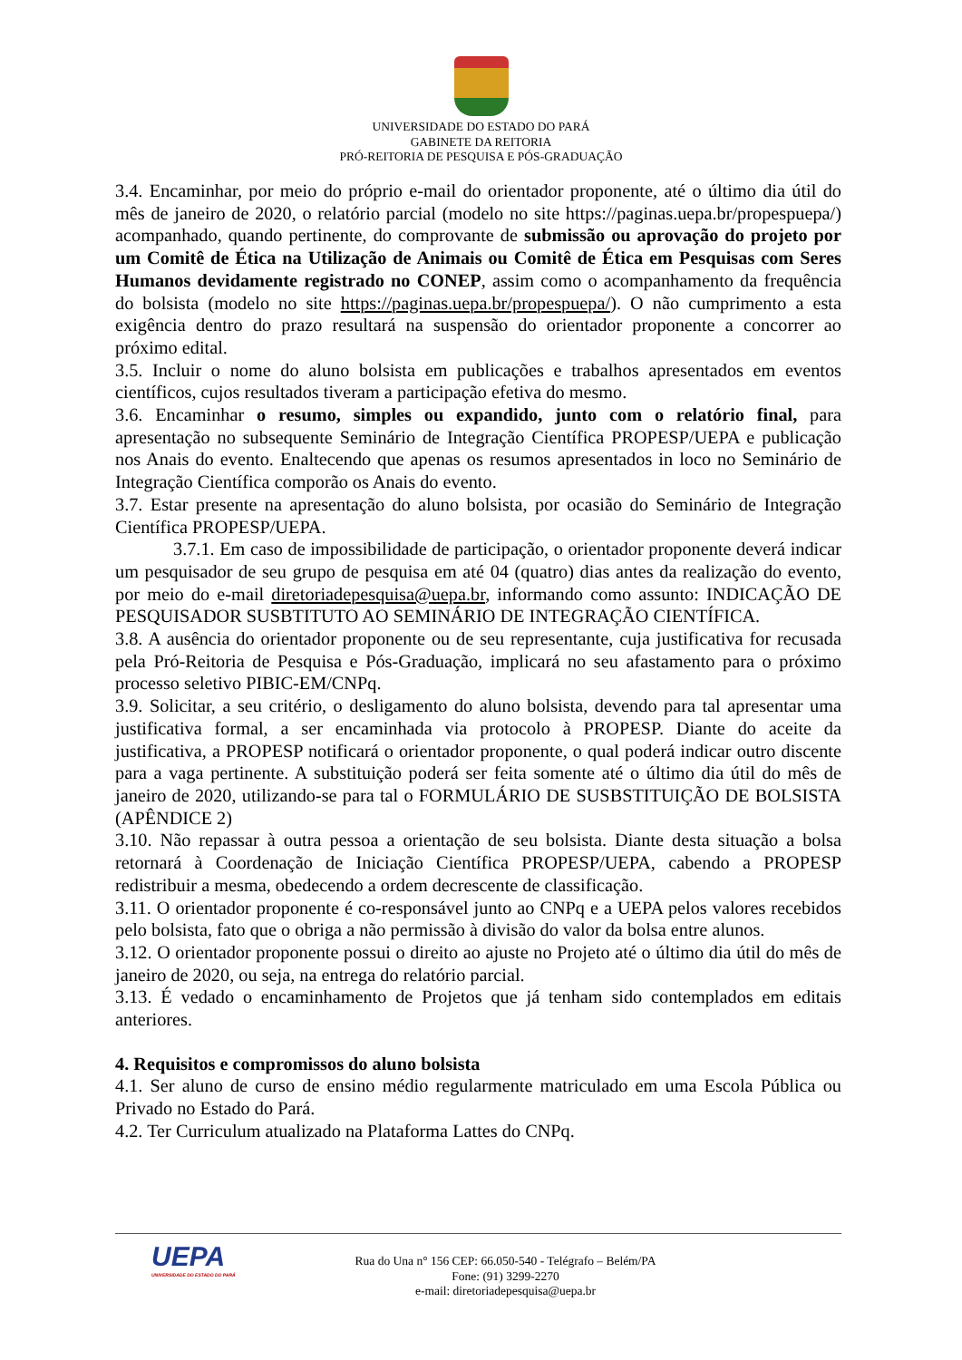UNIVERSIDADE DO ESTADO DO PARÁ
GABINETE DA REITORIA
PRÓ-REITORIA DE PESQUISA E PÓS-GRADUAÇÃO
3.4. Encaminhar, por meio do próprio e-mail do orientador proponente, até o último dia útil do mês de janeiro de 2020, o relatório parcial (modelo no site https://paginas.uepa.br/propespuepa/) acompanhado, quando pertinente, do comprovante de submissão ou aprovação do projeto por um Comitê de Ética na Utilização de Animais ou Comitê de Ética em Pesquisas com Seres Humanos devidamente registrado no CONEP, assim como o acompanhamento da frequência do bolsista (modelo no site https://paginas.uepa.br/propespuepa/). O não cumprimento a esta exigência dentro do prazo resultará na suspensão do orientador proponente a concorrer ao próximo edital.
3.5. Incluir o nome do aluno bolsista em publicações e trabalhos apresentados em eventos científicos, cujos resultados tiveram a participação efetiva do mesmo.
3.6. Encaminhar o resumo, simples ou expandido, junto com o relatório final, para apresentação no subsequente Seminário de Integração Científica PROPESP/UEPA e publicação nos Anais do evento. Enaltecendo que apenas os resumos apresentados in loco no Seminário de Integração Científica comporão os Anais do evento.
3.7. Estar presente na apresentação do aluno bolsista, por ocasião do Seminário de Integração Científica PROPESP/UEPA.
3.7.1. Em caso de impossibilidade de participação, o orientador proponente deverá indicar um pesquisador de seu grupo de pesquisa em até 04 (quatro) dias antes da realização do evento, por meio do e-mail diretoriadepesquisa@uepa.br, informando como assunto: INDICAÇÃO DE PESQUISADOR SUSBTITUTO AO SEMINÁRIO DE INTEGRAÇÃO CIENTÍFICA.
3.8. A ausência do orientador proponente ou de seu representante, cuja justificativa for recusada pela Pró-Reitoria de Pesquisa e Pós-Graduação, implicará no seu afastamento para o próximo processo seletivo PIBIC-EM/CNPq.
3.9. Solicitar, a seu critério, o desligamento do aluno bolsista, devendo para tal apresentar uma justificativa formal, a ser encaminhada via protocolo à PROPESP. Diante do aceite da justificativa, a PROPESP notificará o orientador proponente, o qual poderá indicar outro discente para a vaga pertinente. A substituição poderá ser feita somente até o último dia útil do mês de janeiro de 2020, utilizando-se para tal o FORMULÁRIO DE SUSBSTITUIÇÃO DE BOLSISTA (APÊNDICE 2)
3.10. Não repassar à outra pessoa a orientação de seu bolsista. Diante desta situação a bolsa retornará à Coordenação de Iniciação Científica PROPESP/UEPA, cabendo a PROPESP redistribuir a mesma, obedecendo a ordem decrescente de classificação.
3.11. O orientador proponente é co-responsável junto ao CNPq e a UEPA pelos valores recebidos pelo bolsista, fato que o obriga a não permissão à divisão do valor da bolsa entre alunos.
3.12. O orientador proponente possui o direito ao ajuste no Projeto até o último dia útil do mês de janeiro de 2020, ou seja, na entrega do relatório parcial.
3.13. É vedado o encaminhamento de Projetos que já tenham sido contemplados em editais anteriores.
4. Requisitos e compromissos do aluno bolsista
4.1. Ser aluno de curso de ensino médio regularmente matriculado em uma Escola Pública ou Privado no Estado do Pará.
4.2. Ter Curriculum atualizado na Plataforma Lattes do CNPq.
UEPA
UNIVERSIDADE DO ESTADO DO PARÁ
Rua do Una n° 156 CEP: 66.050-540 - Telégrafo – Belém/PA
Fone: (91) 3299-2270
e-mail: diretoriadepesquisa@uepa.br